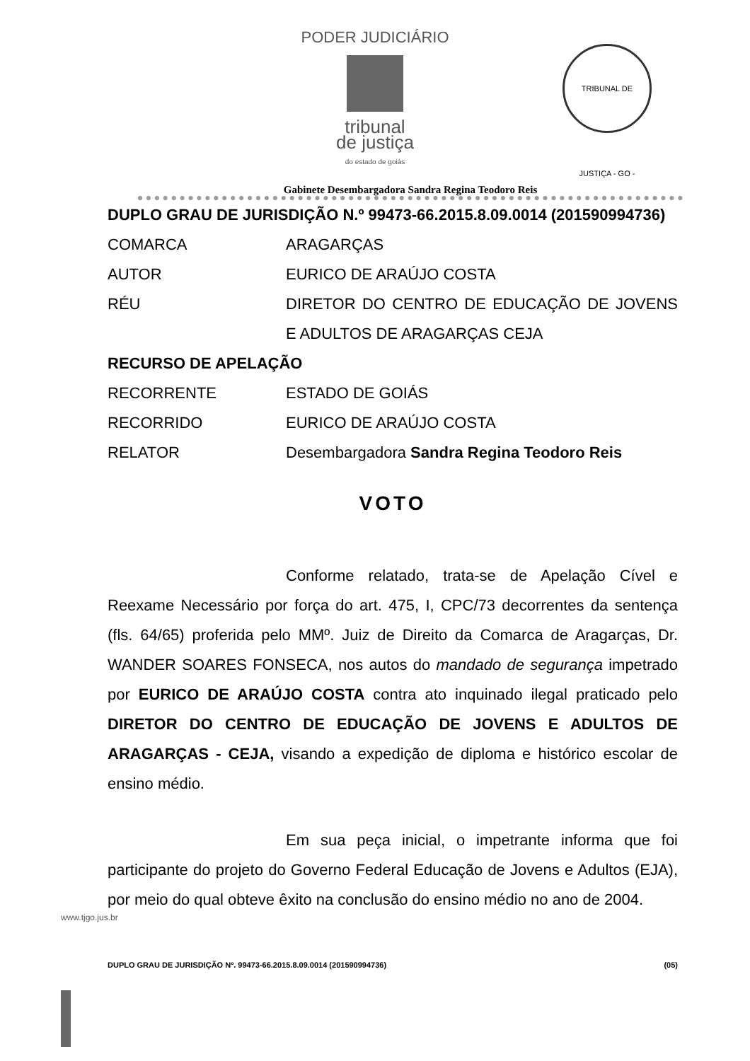PODER JUDICIÁRIO
tribunal
de justiça
do estado de goiás
TRIBUNAL DE JUSTIÇA - GO -
Gabinete Desembargadora Sandra Regina Teodoro Reis
DUPLO GRAU DE JURISDIÇÃO N.º 99473-66.2015.8.09.0014 (201590994736)
COMARCA ARAGARÇAS
AUTOR EURICO DE ARAÚJO COSTA
RÉU DIRETOR DO CENTRO DE EDUCAÇÃO DE JOVENS E ADULTOS DE ARAGARÇAS CEJA
RECURSO DE APELAÇÃO
RECORRENTE ESTADO DE GOIÁS
RECORRIDO EURICO DE ARAÚJO COSTA
RELATOR Desembargadora Sandra Regina Teodoro Reis
VOTO
Conforme relatado, trata-se de Apelação Cível e Reexame Necessário por força do art. 475, I, CPC/73 decorrentes da sentença (fls. 64/65) proferida pelo MMº. Juiz de Direito da Comarca de Aragarças, Dr. WANDER SOARES FONSECA, nos autos do mandado de segurança impetrado por EURICO DE ARAÚJO COSTA contra ato inquinado ilegal praticado pelo DIRETOR DO CENTRO DE EDUCAÇÃO DE JOVENS E ADULTOS DE ARAGARÇAS - CEJA, visando a expedição de diploma e histórico escolar de ensino médio.
Em sua peça inicial, o impetrante informa que foi participante do projeto do Governo Federal Educação de Jovens e Adultos (EJA), por meio do qual obteve êxito na conclusão do ensino médio no ano de 2004.
DUPLO GRAU DE JURISDIÇÃO Nº. 99473-66.2015.8.09.0014 (201590994736) (05)
www.tjgo.jus.br